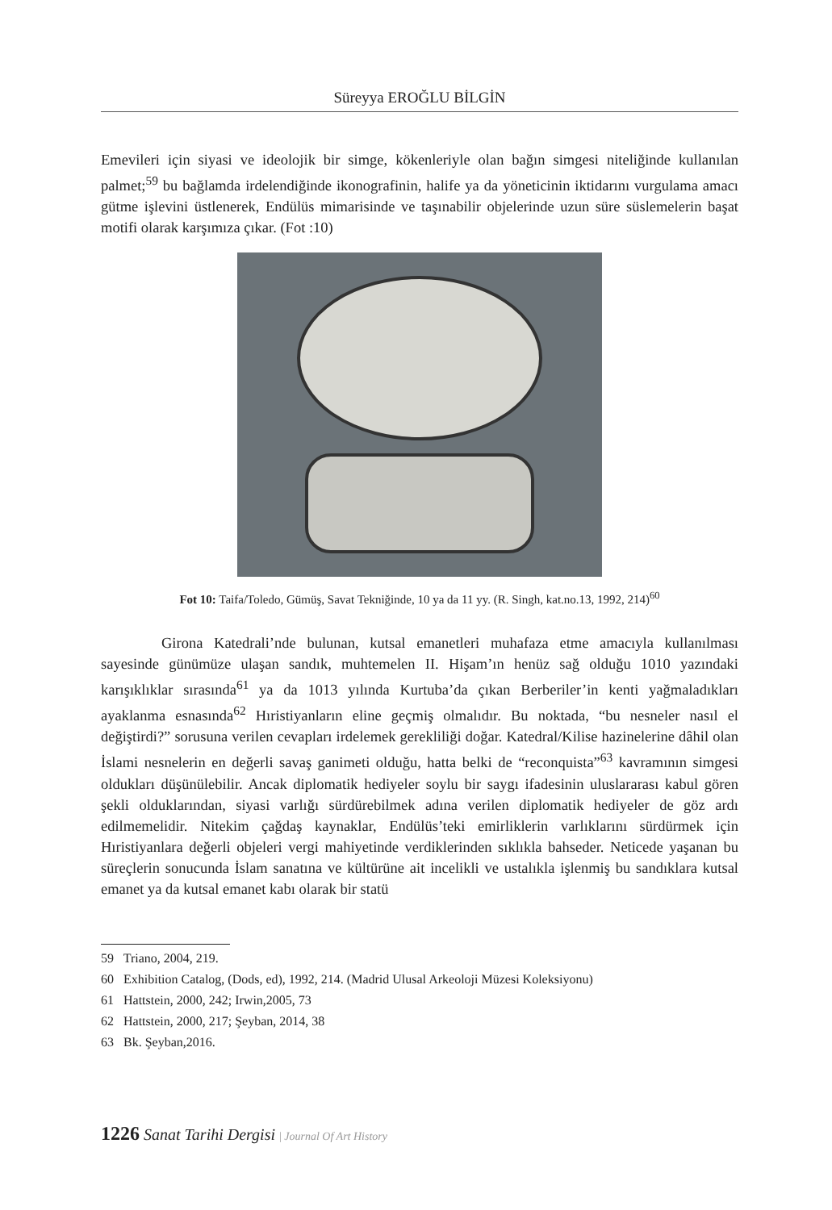Süreyya EROĞLU BİLGİN
Emevileri için siyasi ve ideolojik bir simge, kökenleriyle olan bağın simgesi niteliğinde kullanılan palmet;<sup>59</sup> bu bağlamda irdelendiğinde ikonografinin, halife ya da yöneticinin iktidarını vurgulama amacı gütme işlevini üstlenerek, Endülüs mimarisinde ve taşınabilir objelerinde uzun süre süslemelerin başat motifi olarak karşımıza çıkar. (Fot :10)
Fot 10: Taifa/Toledo, Gümüş, Savat Tekniğinde, 10 ya da 11 yy. (R. Singh, kat.no.13, 1992, 214)<sup>60</sup>
Girona Katedrali’nde bulunan, kutsal emanetleri muhafaza etme amacıyla kullanılması sayesinde günümüze ulaşan sandık, muhtemelen II. Hişam’ın henüz sağ olduğu 1010 yazındaki karışıklıklar sırasında<sup>61</sup> ya da 1013 yılında Kurtuba’da çıkan Berberiler’in kenti yağmaladıkları ayaklanma esnasında<sup>62</sup> Hıristiyanların eline geçmiş olmalıdır. Bu noktada, “bu nesneler nasıl el değiştirdi?” sorusuna verilen cevapları irdelemek gerekliliği doğar. Katedral/Kilise hazinelerine dâhil olan İslami nesnelerin en değerli savaş ganimeti olduğu, hatta belki de “reconquista”<sup>63</sup> kavramının simgesi oldukları düşünülebilir. Ancak diplomatik hediyeler soylu bir saygı ifadesinin uluslararası kabul gören şekli olduklarından, siyasi varlığı sürdürebilmek adına verilen diplomatik hediyeler de göz ardı edilmemelidir. Nitekim çağdaş kaynaklar, Endülüs’teki emirliklerin varlıklarını sürdürmek için Hıristiyanlara değerli objeleri vergi mahiyetinde verdiklerinden sıklıkla bahseder. Neticede yaşanan bu süreçlerin sonucunda İslam sanatına ve kültürüne ait incelikli ve ustalıkla işlenmiş bu sandıklara kutsal emanet ya da kutsal emanet kabı olarak bir statü
59 Triano, 2004, 219.
60 Exhibition Catalog, (Dods, ed), 1992, 214. (Madrid Ulusal Arkeoloji Müzesi Koleksiyonu)
61 Hattstein, 2000, 242; Irwin,2005, 73
62 Hattstein, 2000, 217; Şeyban, 2014, 38
63 Bk. Şeyban,2016.
1226 Sanat Tarihi Dergisi | Journal Of Art History